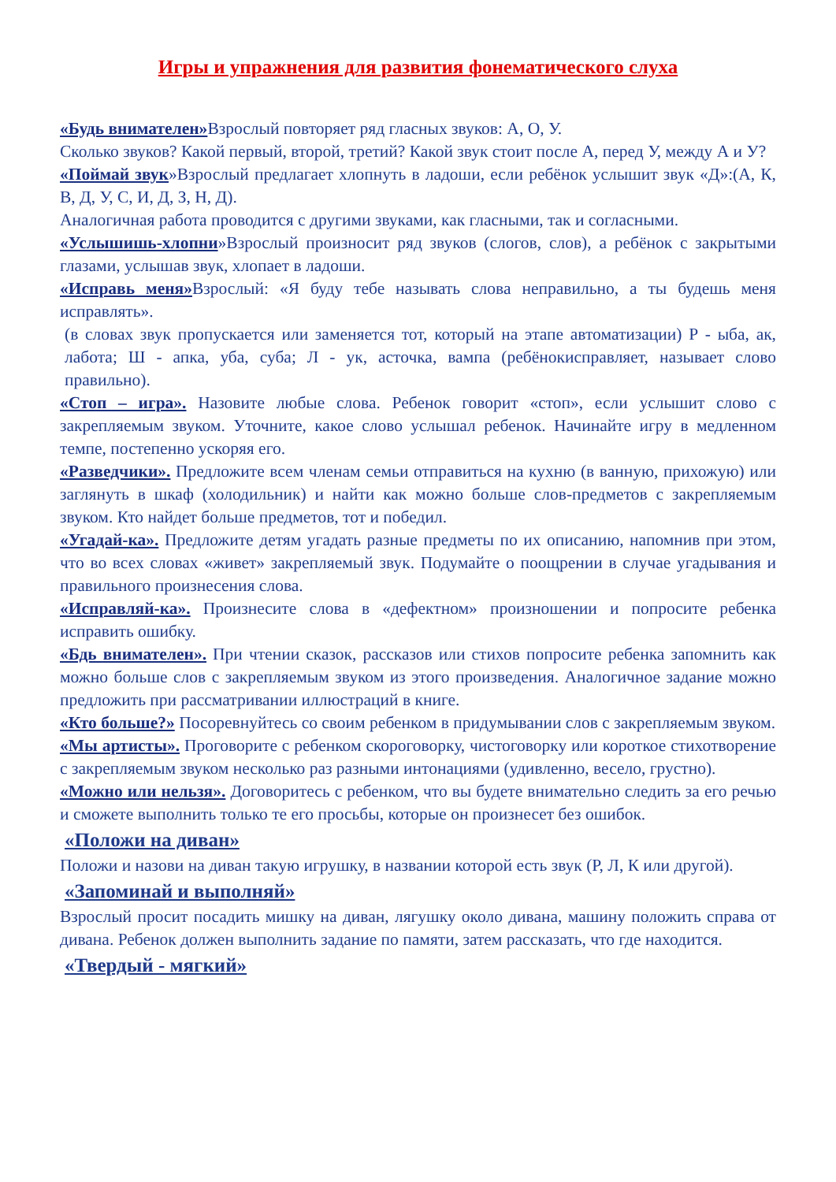Игры и упражнения для развития фонематического слуха
«Будь внимателен»Взрослый повторяет ряд гласных звуков: А, О, У.
Сколько звуков? Какой первый, второй, третий? Какой звук стоит после А, перед У, между А и У?
«Поймай звук»Взрослый предлагает хлопнуть в ладоши, если ребёнок услышит звук «Д»:(А, К, В, Д, У, С, И, Д, З, Н, Д).
Аналогичная работа проводится с другими звуками, как гласными, так и согласными.
«Услышишь-хлопни»Взрослый произносит ряд звуков (слогов, слов), а ребёнок с закрытыми глазами, услышав звук, хлопает в ладоши.
«Исправь меня»Взрослый: «Я буду тебе называть слова неправильно, а ты будешь меня исправлять».
(в словах звук пропускается или заменяется тот, который на этапе автоматизации) Р - ыба, ак, лабота; Ш - апка, уба, суба; Л - ук, асточка, вампа (ребёнокисправляет, называет слово правильно).
«Стоп – игра». Назовите любые слова. Ребенок говорит «стоп», если услышит слово с закрепляемым звуком. Уточните, какое слово услышал ребенок. Начинайте игру в медленном темпе, постепенно ускоряя его.
«Разведчики». Предложите всем членам семьи отправиться на кухню (в ванную, прихожую) или заглянуть в шкаф (холодильник) и найти как можно больше слов-предметов с закрепляемым звуком. Кто найдет больше предметов, тот и победил.
«Угадай-ка». Предложите детям угадать разные предметы по их описанию, напомнив при этом, что во всех словах «живет» закрепляемый звук. Подумайте о поощрении в случае угадывания и правильного произнесения слова.
«Исправляй-ка». Произнесите слова в «дефектном» произношении и попросите ребенка исправить ошибку.
«Бдь внимателен». При чтении сказок, рассказов или стихов попросите ребенка запомнить как можно больше слов с закрепляемым звуком из этого произведения. Аналогичное задание можно предложить при рассматривании иллюстраций в книге.
«Кто больше?» Посоревнуйтесь со своим ребенком в придумывании слов с закрепляемым звуком.
«Мы артисты». Проговорите с ребенком скороговорку, чистоговорку или короткое стихотворение с закрепляемым звуком несколько раз разными интонациями (удивленно, весело, грустно).
«Можно или нельзя». Договоритесь с ребенком, что вы будете внимательно следить за его речью и сможете выполнить только те его просьбы, которые он произнесет без ошибок.
«Положи на диван»
Положи и назови на диван такую игрушку, в названии которой есть звук (Р, Л, К или другой).
«Запоминай и выполняй»
Взрослый просит посадить мишку на диван, лягушку около дивана, машину положить справа от дивана. Ребенок должен выполнить задание по памяти, затем рассказать, что где находится.
«Твердый - мягкий»